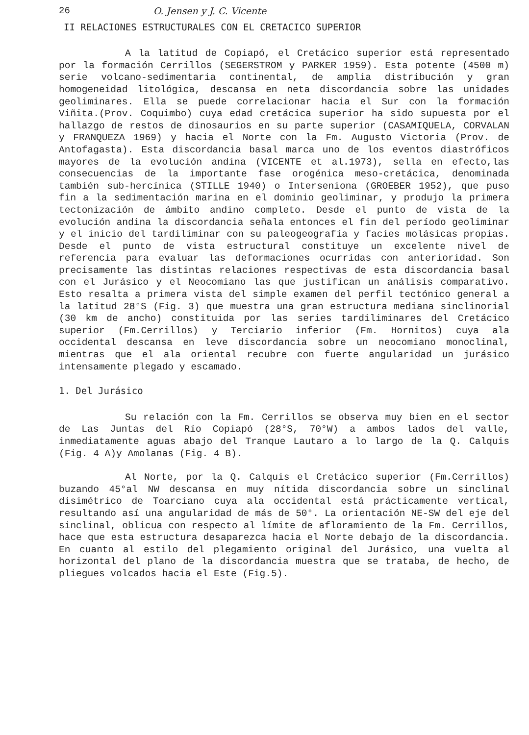26 O. Jensen y J. C. Vicente
II RELACIONES ESTRUCTURALES CON EL CRETACICO SUPERIOR
A la latitud de Copiapó, el Cretácico superior está representado por la formación Cerrillos (SEGERSTROM y PARKER 1959). Esta potente (4500 m) serie volcano-sedimentaria continental, de amplia distribución y gran homogeneidad litológica, descansa en neta discordancia sobre las unidades geoliminares. Ella se puede correlacionar hacia el Sur con la formación Viñita.(Prov. Coquimbo) cuya edad cretácica superior ha sido supuesta por el hallazgo de restos de dinosaurios en su parte superior (CASAMIQUELA, CORVALAN y FRANQUEZA 1969) y hacia el Norte con la Fm. Augusto Victoria (Prov. de Antofagasta). Esta discordancia basal marca uno de los eventos diastróficos mayores de la evolución andina (VICENTE et al.1973), sella en efecto,las consecuencias de la importante fase orogénica meso-cretácica, denominada también sub-hercínica (STILLE 1940) o Interseniona (GROEBER 1952), que puso fin a la sedimentación marina en el dominio geoliminar, y produjo la primera tectonización de ámbito andino completo. Desde el punto de vista de la evolución andina la discordancia señala entonces el fin del período geoliminar y el inicio del tardiliminar con su paleogeografía y facies molásicas propias. Desde el punto de vista estructural constituye un excelente nivel de referencia para evaluar las deformaciones ocurridas con anterioridad. Son precisamente las distintas relaciones respectivas de esta discordancia basal con el Jurásico y el Neocomiano las que justifican un análisis comparativo. Esto resalta a primera vista del simple examen del perfil tectónico general a la latitud 28°S (Fig. 3) que muestra una gran estructura mediana sinclinorial (30 km de ancho) constituida por las series tardiliminares del Cretácico superior (Fm.Cerrillos) y Terciario inferior (Fm. Hornitos) cuya ala occidental descansa en leve discordancia sobre un neocomiano monoclinal, mientras que el ala oriental recubre con fuerte angularidad un jurásico intensamente plegado y escamado.
1. Del Jurásico
Su relación con la Fm. Cerrillos se observa muy bien en el sector de Las Juntas del Río Copiapó (28°S, 70°W) a ambos lados del valle, inmediatamente aguas abajo del Tranque Lautaro a lo largo de la Q. Calquis (Fig. 4 A)y Amolanas (Fig. 4 B).
Al Norte, por la Q. Calquis el Cretácico superior (Fm.Cerrillos) buzando 45°al NW descansa en muy nítida discordancia sobre un sinclinal disimétrico de Toarciano cuya ala occidental está prácticamente vertical, resultando así una angularidad de más de 50°. La orientación NE-SW del eje del sinclinal, oblicua con respecto al límite de afloramiento de la Fm. Cerrillos, hace que esta estructura desaparezca hacia el Norte debajo de la discordancia. En cuanto al estilo del plegamiento original del Jurásico, una vuelta al horizontal del plano de la discordancia muestra que se trataba, de hecho, de pliegues volcados hacia el Este (Fig.5).